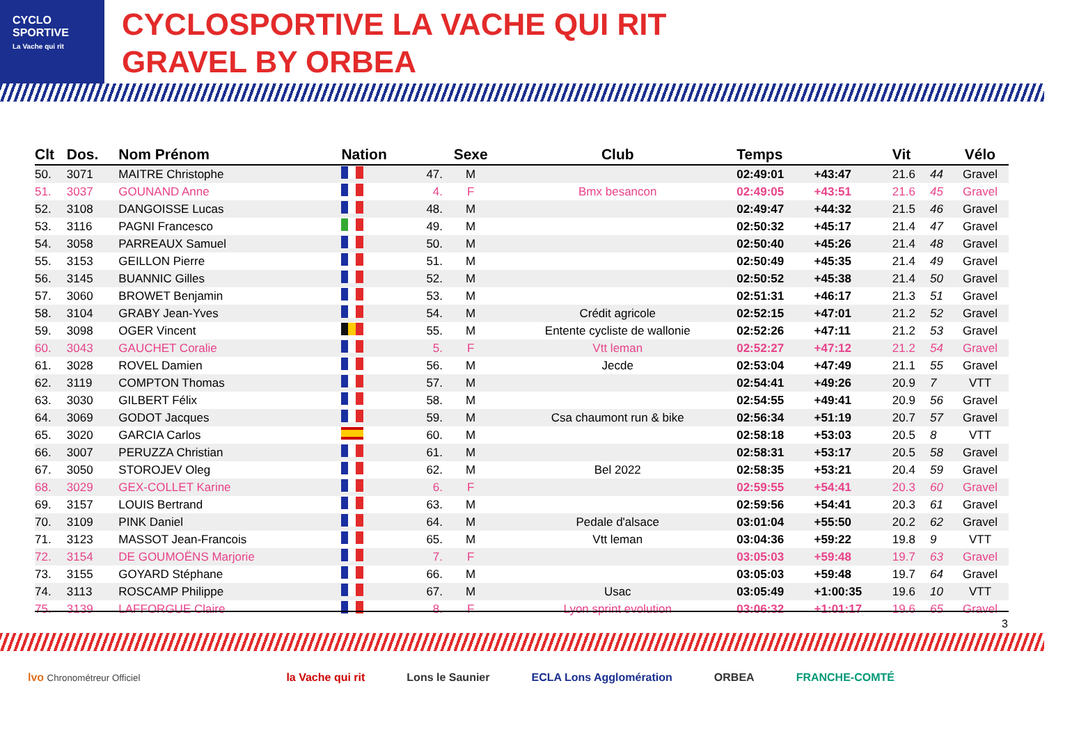CYCLO
SPORTIVE
La Vache qui rit
CYCLOSPORTIVE LA VACHE QUI RIT
GRAVEL BY ORBEA
| Clt | Dos. | Nom Prénom | Nation | | Sexe | Club | Temps | | Vit | | Vélo |
| --- | --- | --- | --- | --- | --- | --- | --- | --- | --- | --- | --- |
| 50. | 3071 | MAITRE Christophe | | 47. | M | | 02:49:01 | +43:47 | 21.6 | 44 | Gravel |
| 51. | 3037 | GOUNAND Anne | | 4. | F | Bmx besancon | 02:49:05 | +43:51 | 21.6 | 45 | Gravel |
| 52. | 3108 | DANGOISSE Lucas | | 48. | M | | 02:49:47 | +44:32 | 21.5 | 46 | Gravel |
| 53. | 3116 | PAGNI Francesco | | 49. | M | | 02:50:32 | +45:17 | 21.4 | 47 | Gravel |
| 54. | 3058 | PARREAUX Samuel | | 50. | M | | 02:50:40 | +45:26 | 21.4 | 48 | Gravel |
| 55. | 3153 | GEILLON Pierre | | 51. | M | | 02:50:49 | +45:35 | 21.4 | 49 | Gravel |
| 56. | 3145 | BUANNIC Gilles | | 52. | M | | 02:50:52 | +45:38 | 21.4 | 50 | Gravel |
| 57. | 3060 | BROWET Benjamin | | 53. | M | | 02:51:31 | +46:17 | 21.3 | 51 | Gravel |
| 58. | 3104 | GRABY Jean-Yves | | 54. | M | Crédit agricole | 02:52:15 | +47:01 | 21.2 | 52 | Gravel |
| 59. | 3098 | OGER Vincent | | 55. | M | Entente cycliste de wallonie | 02:52:26 | +47:11 | 21.2 | 53 | Gravel |
| 60. | 3043 | GAUCHET Coralie | | 5. | F | Vtt leman | 02:52:27 | +47:12 | 21.2 | 54 | Gravel |
| 61. | 3028 | ROVEL Damien | | 56. | M | Jecde | 02:53:04 | +47:49 | 21.1 | 55 | Gravel |
| 62. | 3119 | COMPTON Thomas | | 57. | M | | 02:54:41 | +49:26 | 20.9 | 7 | VTT |
| 63. | 3030 | GILBERT Félix | | 58. | M | | 02:54:55 | +49:41 | 20.9 | 56 | Gravel |
| 64. | 3069 | GODOT Jacques | | 59. | M | Csa chaumont run & bike | 02:56:34 | +51:19 | 20.7 | 57 | Gravel |
| 65. | 3020 | GARCIA Carlos | | 60. | M | | 02:58:18 | +53:03 | 20.5 | 8 | VTT |
| 66. | 3007 | PERUZZA Christian | | 61. | M | | 02:58:31 | +53:17 | 20.5 | 58 | Gravel |
| 67. | 3050 | STOROJEV Oleg | | 62. | M | Bel 2022 | 02:58:35 | +53:21 | 20.4 | 59 | Gravel |
| 68. | 3029 | GEX-COLLET Karine | | 6. | F | | 02:59:55 | +54:41 | 20.3 | 60 | Gravel |
| 69. | 3157 | LOUIS Bertrand | | 63. | M | | 02:59:56 | +54:41 | 20.3 | 61 | Gravel |
| 70. | 3109 | PINK Daniel | | 64. | M | Pedale d'alsace | 03:01:04 | +55:50 | 20.2 | 62 | Gravel |
| 71. | 3123 | MASSOT Jean-Francois | | 65. | M | Vtt leman | 03:04:36 | +59:22 | 19.8 | 9 | VTT |
| 72. | 3154 | DE GOUMOËNS Marjorie | | 7. | F | | 03:05:03 | +59:48 | 19.7 | 63 | Gravel |
| 73. | 3155 | GOYARD Stéphane | | 66. | M | | 03:05:03 | +59:48 | 19.7 | 64 | Gravel |
| 74. | 3113 | ROSCAMP Philippe | | 67. | M | Usac | 03:05:49 | +1:00:35 | 19.6 | 10 | VTT |
| 75. | 3139 | LAFFORGUE Claire | | 8. | F | Lyon sprint evolution | 03:06:32 | +1:01:17 | 19.6 | 65 | Gravel |
3
lvo Chronométreur Officiel la Vache qui rit Lons le Saunier ECLA Lons Agglomération ORBEA FRANCHE-COMTÉ